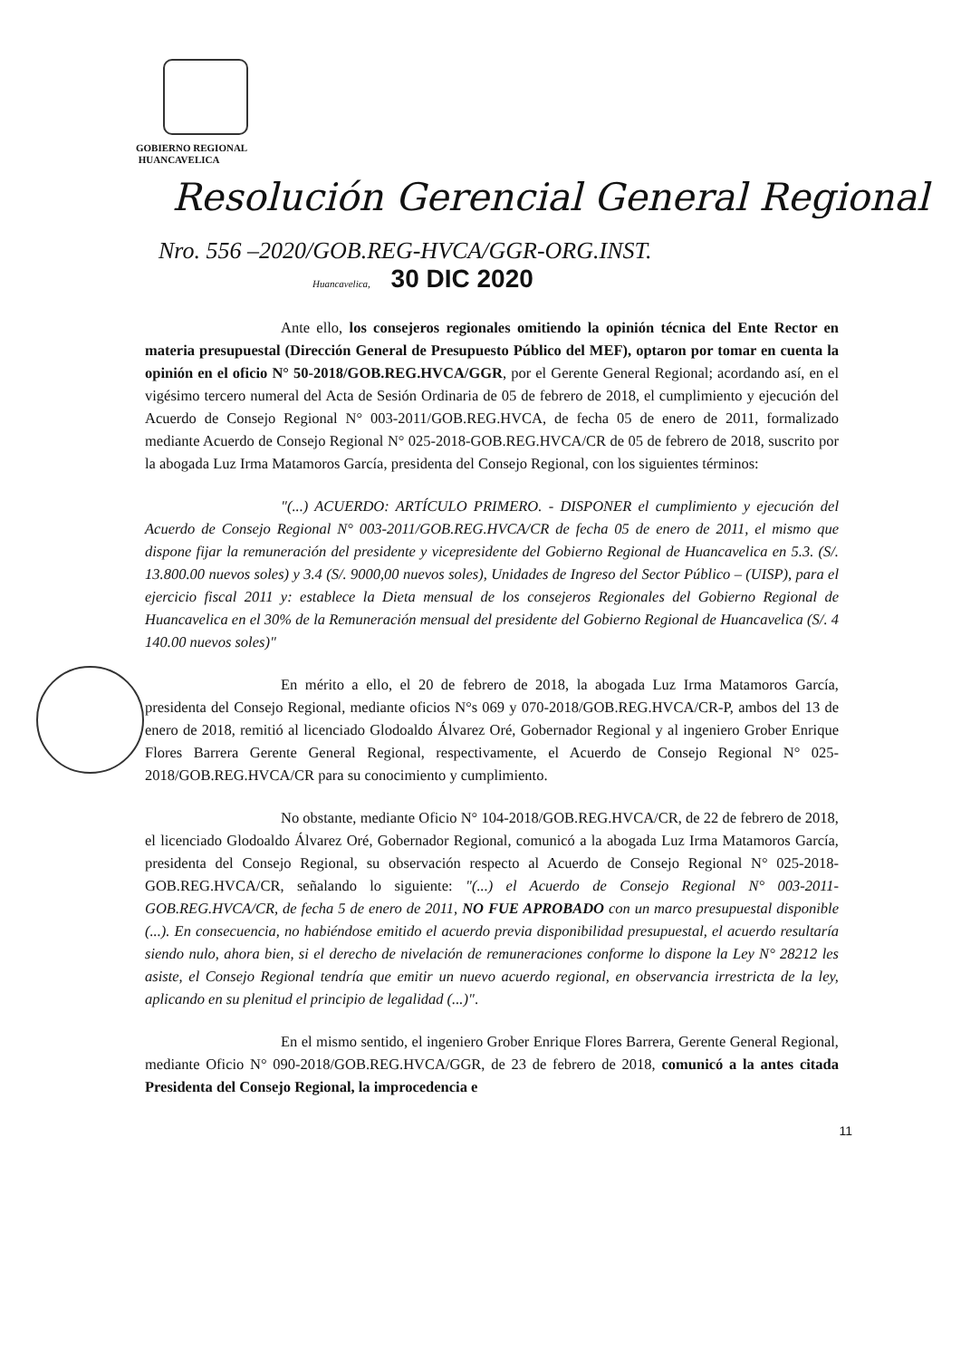GOBIERNO REGIONAL
HUANCAVELICA
Resolución Gerencial General Regional
Nro. 556 –2020/GOB.REG-HVCA/GGR-ORG.INST.
Huancavelica, 30 DIC 2020
Ante ello, los consejeros regionales omitiendo la opinión técnica del Ente Rector en materia presupuestal (Dirección General de Presupuesto Público del MEF), optaron por tomar en cuenta la opinión en el oficio N° 50-2018/GOB.REG.HVCA/GGR, por el Gerente General Regional; acordando así, en el vigésimo tercero numeral del Acta de Sesión Ordinaria de 05 de febrero de 2018, el cumplimiento y ejecución del Acuerdo de Consejo Regional N° 003-2011/GOB.REG.HVCA, de fecha 05 de enero de 2011, formalizado mediante Acuerdo de Consejo Regional N° 025-2018-GOB.REG.HVCA/CR de 05 de febrero de 2018, suscrito por la abogada Luz Irma Matamoros García, presidenta del Consejo Regional, con los siguientes términos:
"(...) ACUERDO: ARTÍCULO PRIMERO. - DISPONER el cumplimiento y ejecución del Acuerdo de Consejo Regional N° 003-2011/GOB.REG.HVCA/CR de fecha 05 de enero de 2011, el mismo que dispone fijar la remuneración del presidente y vicepresidente del Gobierno Regional de Huancavelica en 5.3. (S/. 13.800.00 nuevos soles) y 3.4 (S/. 9000,00 nuevos soles), Unidades de Ingreso del Sector Público – (UISP), para el ejercicio fiscal 2011 y: establece la Dieta mensual de los consejeros Regionales del Gobierno Regional de Huancavelica en el 30% de la Remuneración mensual del presidente del Gobierno Regional de Huancavelica (S/. 4 140.00 nuevos soles)"
En mérito a ello, el 20 de febrero de 2018, la abogada Luz Irma Matamoros García, presidenta del Consejo Regional, mediante oficios N°s 069 y 070-2018/GOB.REG.HVCA/CR-P, ambos del 13 de enero de 2018, remitió al licenciado Glodoaldo Álvarez Oré, Gobernador Regional y al ingeniero Grober Enrique Flores Barrera Gerente General Regional, respectivamente, el Acuerdo de Consejo Regional N° 025-2018/GOB.REG.HVCA/CR para su conocimiento y cumplimiento.
No obstante, mediante Oficio N° 104-2018/GOB.REG.HVCA/CR, de 22 de febrero de 2018, el licenciado Glodoaldo Álvarez Oré, Gobernador Regional, comunicó a la abogada Luz Irma Matamoros García, presidenta del Consejo Regional, su observación respecto al Acuerdo de Consejo Regional N° 025-2018-GOB.REG.HVCA/CR, señalando lo siguiente: "(...) el Acuerdo de Consejo Regional N° 003-2011-GOB.REG.HVCA/CR, de fecha 5 de enero de 2011, NO FUE APROBADO con un marco presupuestal disponible (...). En consecuencia, no habiéndose emitido el acuerdo previa disponibilidad presupuestal, el acuerdo resultaría siendo nulo, ahora bien, si el derecho de nivelación de remuneraciones conforme lo dispone la Ley N° 28212 les asiste, el Consejo Regional tendría que emitir un nuevo acuerdo regional, en observancia irrestricta de la ley, aplicando en su plenitud el principio de legalidad (...)".
En el mismo sentido, el ingeniero Grober Enrique Flores Barrera, Gerente General Regional, mediante Oficio N° 090-2018/GOB.REG.HVCA/GGR, de 23 de febrero de 2018, comunicó a la antes citada Presidenta del Consejo Regional, la improcedencia e
11